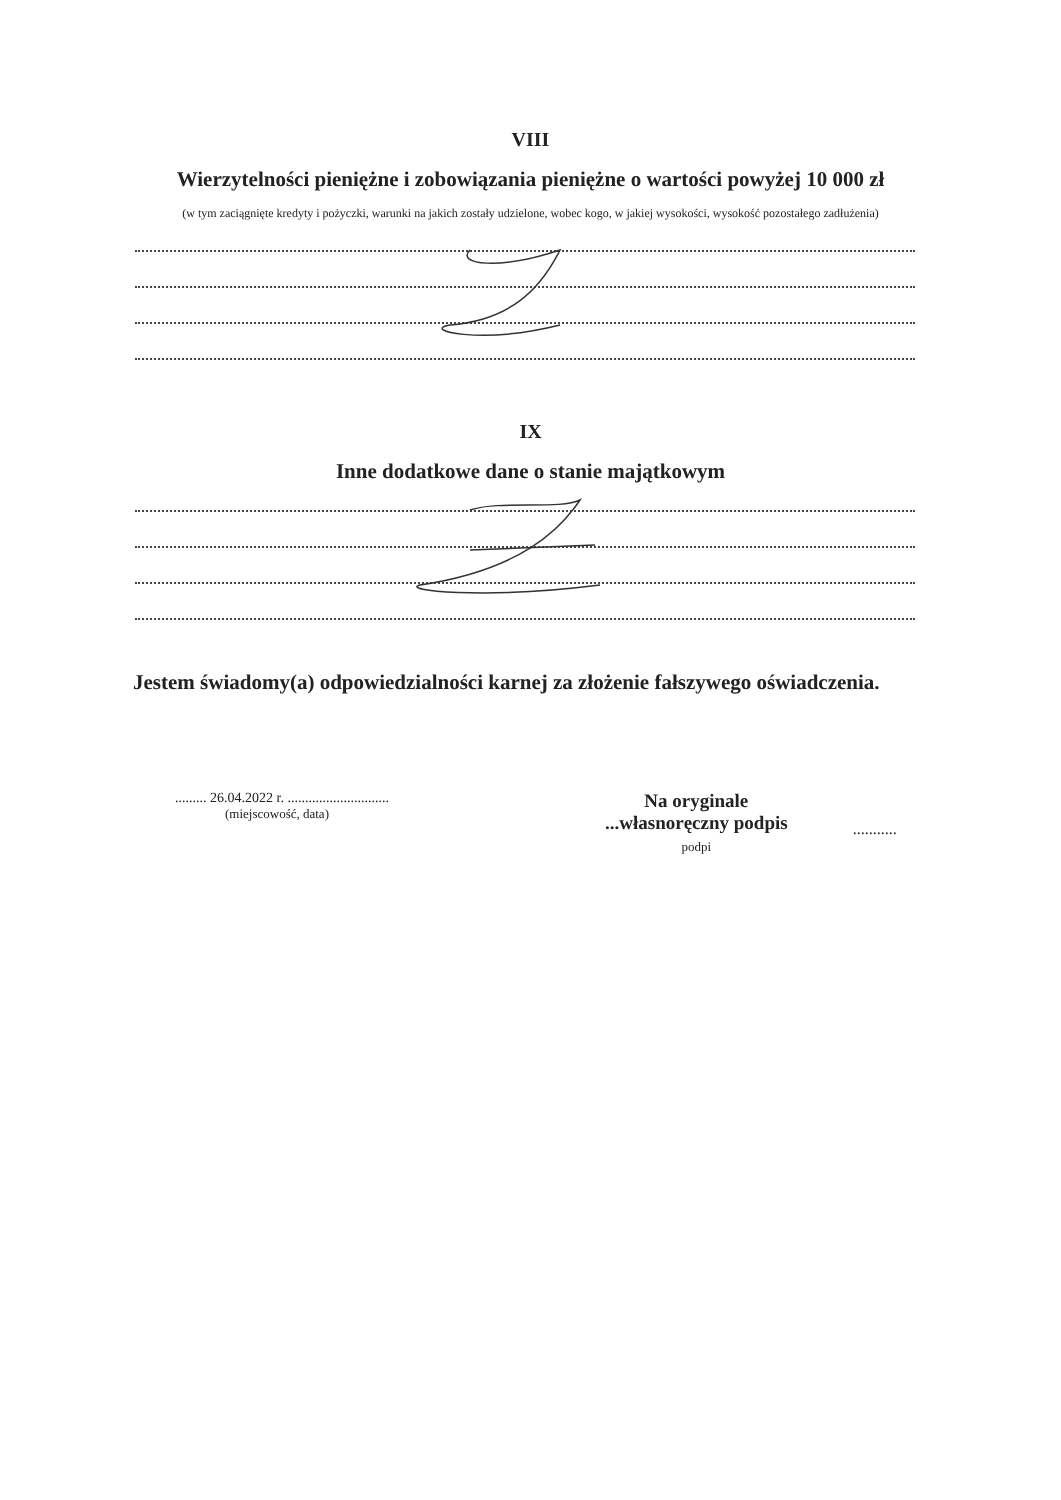VIII
Wierzytelności pieniężne i zobowiązania pieniężne o wartości powyżej 10 000 zł
(w tym zaciągnięte kredyty i pożyczki, warunki na jakich zostały udzielone, wobec kogo, w jakiej wysokości, wysokość pozostałego zadłużenia)
IX
Inne dodatkowe dane o stanie majątkowym
Jestem świadomy(a) odpowiedzialności karnej za złożenie fałszywego oświadczenia.
......... 26.04.2022 r. .............................
(miejscowość, data)
Na oryginale
...własnoręczny podpis
podpi
...........